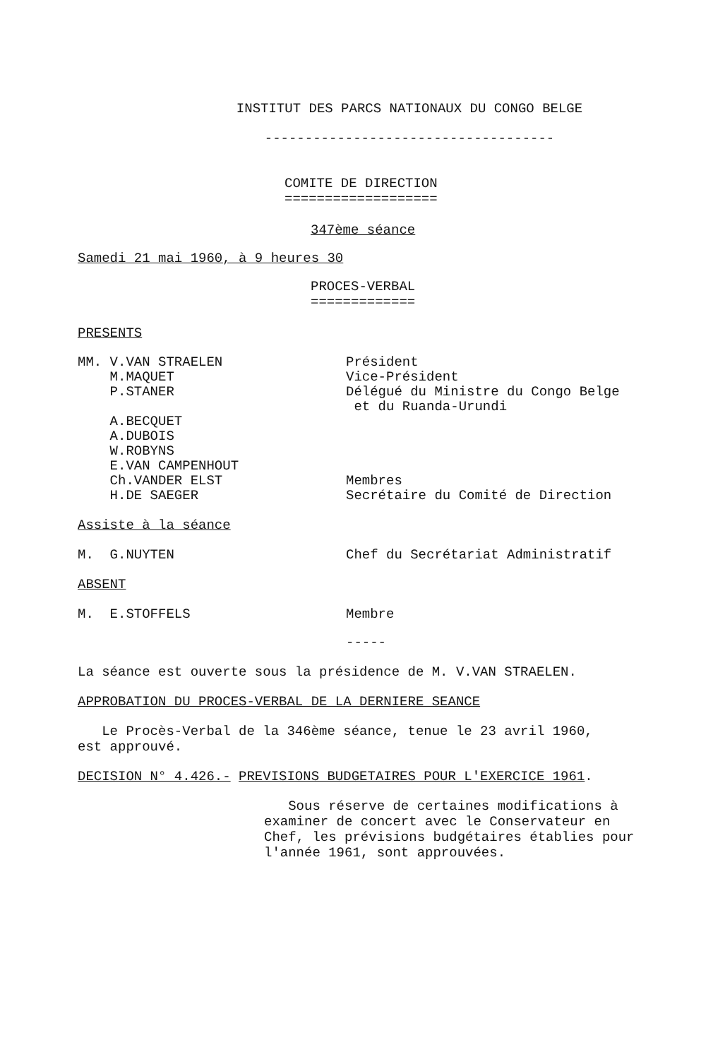INSTITUT DES PARCS NATIONAUX DU CONGO BELGE
------------------------------------
COMITE DE DIRECTION
===================
347ème séance
Samedi 21 mai 1960, à 9 heures 30
PROCES-VERBAL
=============
PRESENTS
MM. V.VAN STRAELEN Président
M.MAQUET Vice-Président
P.STANER Délégué du Ministre du Congo Belge
et du Ruanda-Urundi
A.BECQUET
A.DUBOIS
W.ROBYNS
E.VAN CAMPENHOUT
Ch.VANDER ELST
Membres
H.DE SAEGER Secrétaire du Comité de Direction
Assiste à la séance
M. G.NUYTEN Chef du Secrétariat Administratif
ABSENT
M. E.STOFFELS Membre
-----
La séance est ouverte sous la présidence de M. V.VAN STRAELEN.
APPROBATION DU PROCES-VERBAL DE LA DERNIERE SEANCE
Le Procès-Verbal de la 346ème séance, tenue le 23 avril 1960,
est approuvé.
DECISION N° 4.426.- PREVISIONS BUDGETAIRES POUR L'EXERCICE 1961.
Sous réserve de certaines modifications à
examiner de concert avec le Conservateur en
Chef, les prévisions budgétaires établies pour
l'année 1961, sont approuvées.